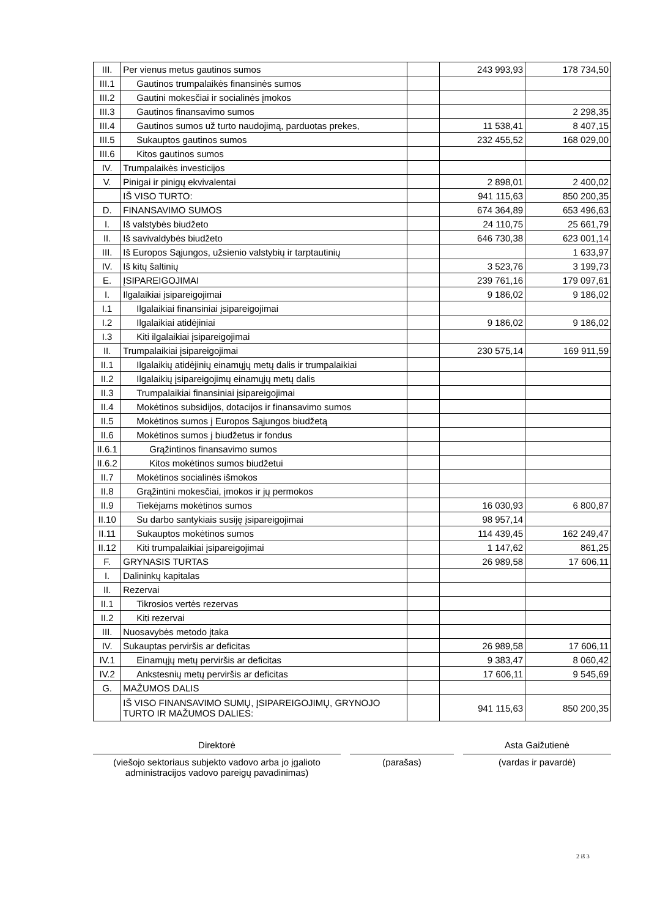| III. | Per vienus metus gautinos sumos | | 243 993,93 | 178 734,50 |
| III.1 | Gautinos trumpalaikės finansinės sumos | | | |
| III.2 | Gautini mokesčiai ir socialinės įmokos | | | |
| III.3 | Gautinos finansavimo sumos | | | 2 298,35 |
| III.4 | Gautinos sumos už turto naudojimą, parduotas prekes, | | 11 538,41 | 8 407,15 |
| III.5 | Sukauptos gautinos sumos | | 232 455,52 | 168 029,00 |
| III.6 | Kitos gautinos sumos | | | |
| IV. | Trumpalaikės investicijos | | | |
| V. | Pinigai ir pinigų ekvivalentai | | 2 898,01 | 2 400,02 |
| | IŠ VISO TURTO: | | 941 115,63 | 850 200,35 |
| D. | FINANSAVIMO SUMOS | | 674 364,89 | 653 496,63 |
| I. | Iš valstybės biudžeto | | 24 110,75 | 25 661,79 |
| II. | Iš savivaldybės biudžeto | | 646 730,38 | 623 001,14 |
| III. | Iš Europos Sąjungos, užsienio valstybių ir tarptautinių | | | 1 633,97 |
| IV. | Iš kitų šaltinių | | 3 523,76 | 3 199,73 |
| E. | ĮSIPAREIGOJIMAI | | 239 761,16 | 179 097,61 |
| I. | Ilgalaikiai įsipareigojimai | | 9 186,02 | 9 186,02 |
| I.1 | Ilgalaikiai finansiniai įsipareigojimai | | | |
| I.2 | Ilgalaikiai atidėjiniai | | 9 186,02 | 9 186,02 |
| I.3 | Kiti ilgalaikiai įsipareigojimai | | | |
| II. | Trumpalaikiai įsipareigojimai | | 230 575,14 | 169 911,59 |
| II.1 | Ilgalaikių atidėjinių einamųjų metų dalis ir trumpalaikiai | | | |
| II.2 | Ilgalaikių įsipareigojimų einamųjų metų dalis | | | |
| II.3 | Trumpalaikiai finansiniai įsipareigojimai | | | |
| II.4 | Mokėtinos subsidijos, dotacijos ir finansavimo sumos | | | |
| II.5 | Mokėtinos sumos į Europos Sąjungos biudžetą | | | |
| II.6 | Mokėtinos sumos į biudžetus ir fondus | | | |
| II.6.1 | Grąžintinos finansavimo sumos | | | |
| II.6.2 | Kitos mokėtinos sumos biudžetui | | | |
| II.7 | Mokėtinos socialinės išmokos | | | |
| II.8 | Grąžintini mokesčiai, įmokos ir jų permokos | | | |
| II.9 | Tiekėjams mokėtinos sumos | | 16 030,93 | 6 800,87 |
| II.10 | Su darbo santykiais susiję įsipareigojimai | | 98 957,14 | |
| II.11 | Sukauptos mokėtinos sumos | | 114 439,45 | 162 249,47 |
| II.12 | Kiti trumpalaikiai įsipareigojimai | | 1 147,62 | 861,25 |
| F. | GRYNASIS TURTAS | | 26 989,58 | 17 606,11 |
| I. | Dalininkų kapitalas | | | |
| II. | Rezervai | | | |
| II.1 | Tikrosios vertės rezervas | | | |
| II.2 | Kiti rezervai | | | |
| III. | Nuosavybės metodo įtaka | | | |
| IV. | Sukauptas perviršis ar deficitas | | 26 989,58 | 17 606,11 |
| IV.1 | Einamųjų metų perviršis ar deficitas | | 9 383,47 | 8 060,42 |
| IV.2 | Ankstesnių metų perviršis ar deficitas | | 17 606,11 | 9 545,69 |
| G. | MAŽUMOS DALIS | | | |
| | IŠ VISO FINANSAVIMO SUMŲ, ĮSIPAREIGOJIMŲ, GRYNOJO TURTO IR MAŽUMOS DALIES: | | 941 115,63 | 850 200,35 |
Direktorė
(viešojo sektoriaus subjekto vadovo arba jo įgalioto administracijos vadovo pareigų pavadinimas)
(parašas)
Asta Gaižutienė
(vardas ir pavardė)
2 iš 3